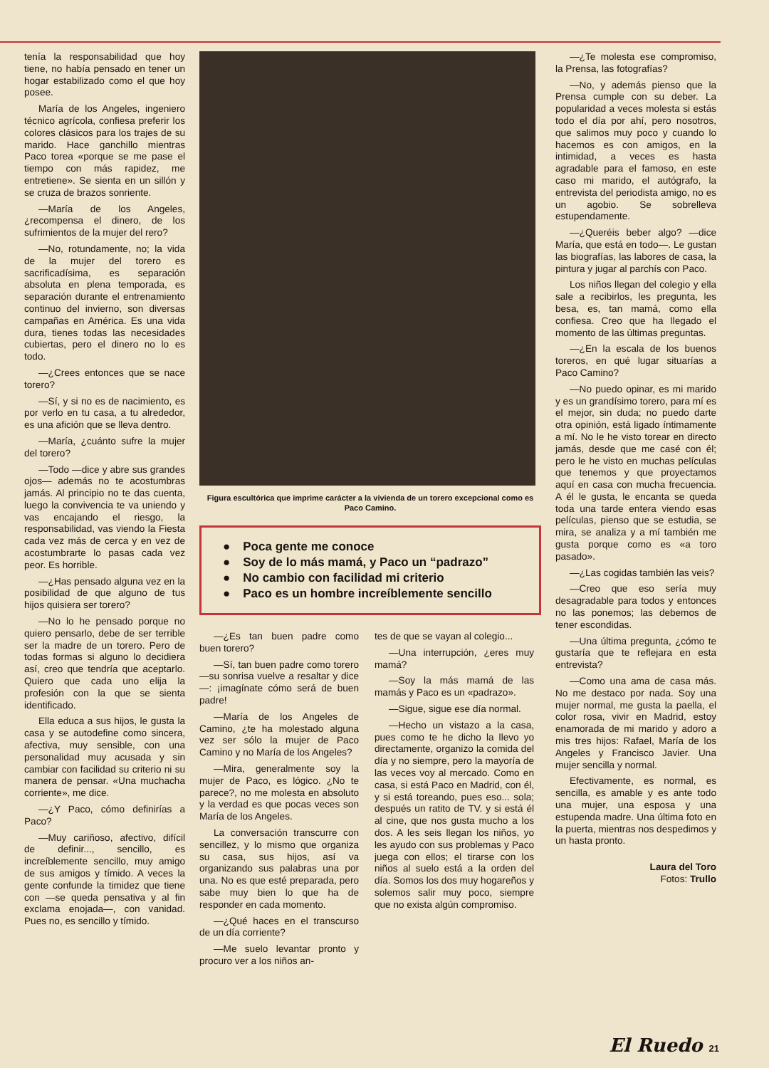tenía la responsabilidad que hoy tiene, no había pensado en tener un hogar estabilizado como el que hoy posee.
María de los Angeles, ingeniero técnico agrícola, confiesa preferir los colores clásicos para los trajes de su marido. Hace ganchillo mientras Paco torea «porque se me pase el tiempo con más rapidez, me entretiene». Se sienta en un sillón y se cruza de brazos sonriente.
—María de los Angeles, ¿recompensa el dinero, de los sufrimientos de la mujer del rero?
—No, rotundamente, no; la vida de la mujer del torero es sacrificadísima, es separación absoluta en plena temporada, es separación durante el entrenamiento continuo del invierno, son diversas campañas en América. Es una vida dura, tienes todas las necesidades cubiertas, pero el dinero no lo es todo.
—¿Crees entonces que se nace torero?
—Sí, y si no es de nacimiento, es por verlo en tu casa, a tu alrededor, es una afición que se lleva dentro.
—María, ¿cuánto sufre la mujer del torero?
—Todo —dice y abre sus grandes ojos— además no te acostumbras jamás. Al principio no te das cuenta, luego la convivencia te va uniendo y vas encajando el riesgo, la responsabilidad, vas viendo la Fiesta cada vez más de cerca y en vez de acostumbrarte lo pasas cada vez peor. Es horrible.
—¿Has pensado alguna vez en la posibilidad de que alguno de tus hijos quisiera ser torero?
—No lo he pensado porque no quiero pensarlo, debe de ser terrible ser la madre de un torero. Pero de todas formas si alguno lo decidiera así, creo que tendría que aceptarlo. Quiero que cada uno elija la profesión con la que se sienta identificado.
Ella educa a sus hijos, le gusta la casa y se autodefine como sincera, afectiva, muy sensible, con una personalidad muy acusada y sin cambiar con facilidad su criterio ni su manera de pensar. «Una muchacha corriente», me dice.
—¿Y Paco, cómo definirías a Paco?
—Muy cariñoso, afectivo, difícil de definir..., sencillo, es increíblemente sencillo, muy amigo de sus amigos y tímido. A veces la gente confunde la timidez que tiene con —se queda pensativa y al fin exclama enojada—, con vanidad. Pues no, es sencillo y tímido.
Figura escultórica que imprime carácter a la vivienda de un torero excepcional como es Paco Camino.
● Poca gente me conoce
● Soy de lo más mamá, y Paco un “padrazo”
● No cambio con facilidad mi criterio
● Paco es un hombre increíblemente sencillo
—¿Es tan buen padre como buen torero?
—Sí, tan buen padre como torero —su sonrisa vuelve a resaltar y dice—: ¡imagínate cómo será de buen padre!
—María de los Angeles de Camino, ¿te ha molestado alguna vez ser sólo la mujer de Paco Camino y no María de los Angeles?
—Mira, generalmente soy la mujer de Paco, es lógico. ¿No te parece?, no me molesta en absoluto y la verdad es que pocas veces son María de los Angeles.
La conversación transcurre con sencillez, y lo mismo que organiza su casa, sus hijos, así va organizando sus palabras una por una. No es que esté preparada, pero sabe muy bien lo que ha de responder en cada momento.
—¿Qué haces en el transcurso de un día corriente?
—Me suelo levantar pronto y procuro ver a los niños an-
tes de que se vayan al colegio...
—Una interrupción, ¿eres muy mamá?
—Soy la más mamá de las mamás y Paco es un «padrazo».
—Sigue, sigue ese día normal.
—Hecho un vistazo a la casa, pues como te he dicho la llevo yo directamente, organizo la comida del día y no siempre, pero la mayoría de las veces voy al mercado. Como en casa, si está Paco en Madrid, con él, y si está toreando, pues eso... sola; después un ratito de TV. y si está él al cine, que nos gusta mucho a los dos. A les seis llegan los niños, yo les ayudo con sus problemas y Paco juega con ellos; el tirarse con los niños al suelo está a la orden del día. Somos los dos muy hogareños y solemos salir muy poco, siempre que no exista algún compromiso.
—¿Te molesta ese compromiso, la Prensa, las fotografías?
—No, y además pienso que la Prensa cumple con su deber. La popularidad a veces molesta si estás todo el día por ahí, pero nosotros, que salimos muy poco y cuando lo hacemos es con amigos, en la intimidad, a veces es hasta agradable para el famoso, en este caso mi marido, el autógrafo, la entrevista del periodista amigo, no es un agobio. Se sobrelleva estupendamente.
—¿Queréis beber algo? —dice María, que está en todo—. Le gustan las biografías, las labores de casa, la pintura y jugar al parchís con Paco.
Los niños llegan del colegio y ella sale a recibirlos, les pregunta, les besa, es, tan mamá, como ella confiesa. Creo que ha llegado el momento de las últimas preguntas.
—¿En la escala de los buenos toreros, en qué lugar situarías a Paco Camino?
—No puedo opinar, es mi marido y es un grandísimo torero, para mí es el mejor, sin duda; no puedo darte otra opinión, está ligado íntimamente a mí. No le he visto torear en directo jamás, desde que me casé con él; pero le he visto en muchas películas que tenemos y que proyectamos aquí en casa con mucha frecuencia. A él le gusta, le encanta se queda toda una tarde entera viendo esas películas, pienso que se estudia, se mira, se analiza y a mí también me gusta porque como es «a toro pasado».
—¿Las cogidas también las veis?
—Creo que eso sería muy desagradable para todos y entonces no las ponemos; las debemos de tener escondidas.
—Una última pregunta, ¿cómo te gustaría que te reflejara en esta entrevista?
—Como una ama de casa más. No me destaco por nada. Soy una mujer normal, me gusta la paella, el color rosa, vivir en Madrid, estoy enamorada de mi marido y adoro a mis tres hijos: Rafael, María de los Angeles y Francisco Javier. Una mujer sencilla y normal.
Efectivamente, es normal, es sencilla, es amable y es ante todo una mujer, una esposa y una estupenda madre. Una última foto en la puerta, mientras nos despedimos y un hasta pronto.
Laura del Toro
Fotos: Trullo
El Ruedo 21